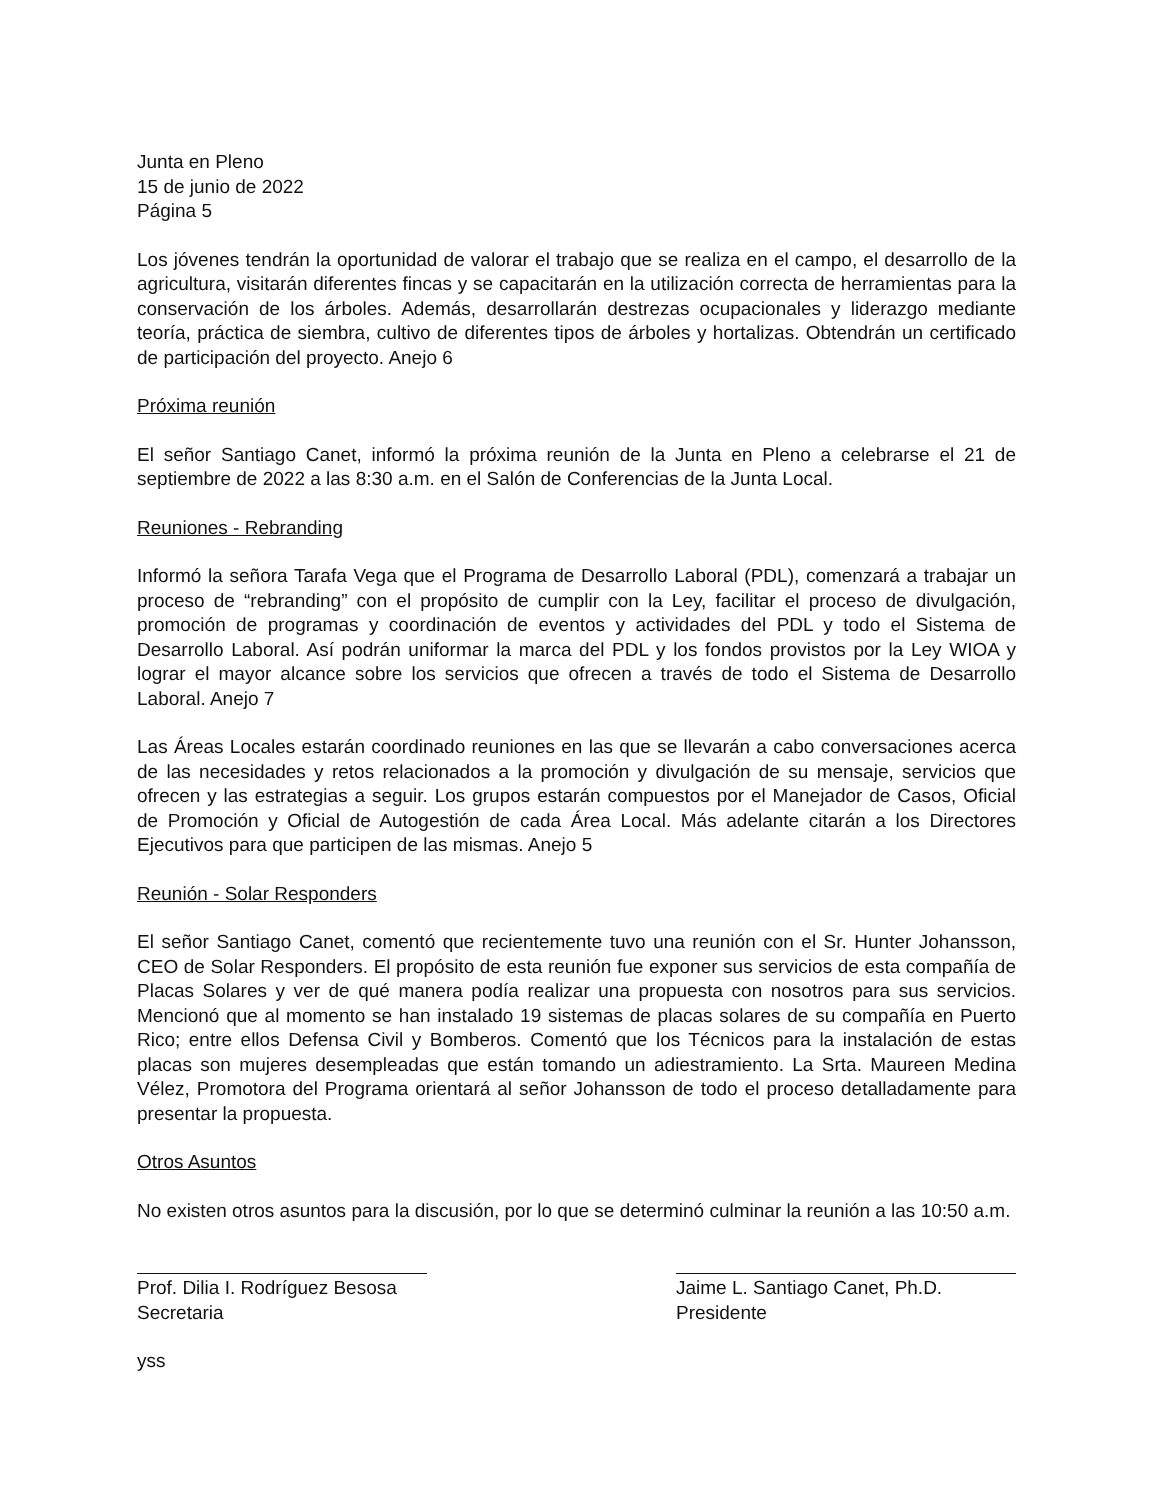Junta en Pleno
15 de junio de 2022
Página 5
Los jóvenes tendrán la oportunidad de valorar el trabajo que se realiza en el campo, el desarrollo de la agricultura, visitarán diferentes fincas y se capacitarán en la utilización correcta de herramientas para la conservación de los árboles. Además, desarrollarán destrezas ocupacionales y liderazgo mediante teoría, práctica de siembra, cultivo de diferentes tipos de árboles y hortalizas. Obtendrán un certificado de participación del proyecto. Anejo 6
Próxima reunión
El señor Santiago Canet, informó la próxima reunión de la Junta en Pleno a celebrarse el 21 de septiembre de 2022 a las 8:30 a.m. en el Salón de Conferencias de la Junta Local.
Reuniones - Rebranding
Informó la señora Tarafa Vega que el Programa de Desarrollo Laboral (PDL), comenzará a trabajar un proceso de “rebranding” con el propósito de cumplir con la Ley, facilitar el proceso de divulgación, promoción de programas y coordinación de eventos y actividades del PDL y todo el Sistema de Desarrollo Laboral. Así podrán uniformar la marca del PDL y los fondos provistos por la Ley WIOA y lograr el mayor alcance sobre los servicios que ofrecen a través de todo el Sistema de Desarrollo Laboral. Anejo 7
Las Áreas Locales estarán coordinado reuniones en las que se llevarán a cabo conversaciones acerca de las necesidades y retos relacionados a la promoción y divulgación de su mensaje, servicios que ofrecen y las estrategias a seguir. Los grupos estarán compuestos por el Manejador de Casos, Oficial de Promoción y Oficial de Autogestión de cada Área Local. Más adelante citarán a los Directores Ejecutivos para que participen de las mismas. Anejo 5
Reunión - Solar Responders
El señor Santiago Canet, comentó que recientemente tuvo una reunión con el Sr. Hunter Johansson, CEO de Solar Responders. El propósito de esta reunión fue exponer sus servicios de esta compañía de Placas Solares y ver de qué manera podía realizar una propuesta con nosotros para sus servicios. Mencionó que al momento se han instalado 19 sistemas de placas solares de su compañía en Puerto Rico; entre ellos Defensa Civil y Bomberos. Comentó que los Técnicos para la instalación de estas placas son mujeres desempleadas que están tomando un adiestramiento. La Srta. Maureen Medina Vélez, Promotora del Programa orientará al señor Johansson de todo el proceso detalladamente para presentar la propuesta.
Otros Asuntos
No existen otros asuntos para la discusión, por lo que se determinó culminar la reunión a las 10:50 a.m.
Prof. Dilia I. Rodríguez Besosa
Secretaria
Jaime L. Santiago Canet, Ph.D.
Presidente
yss